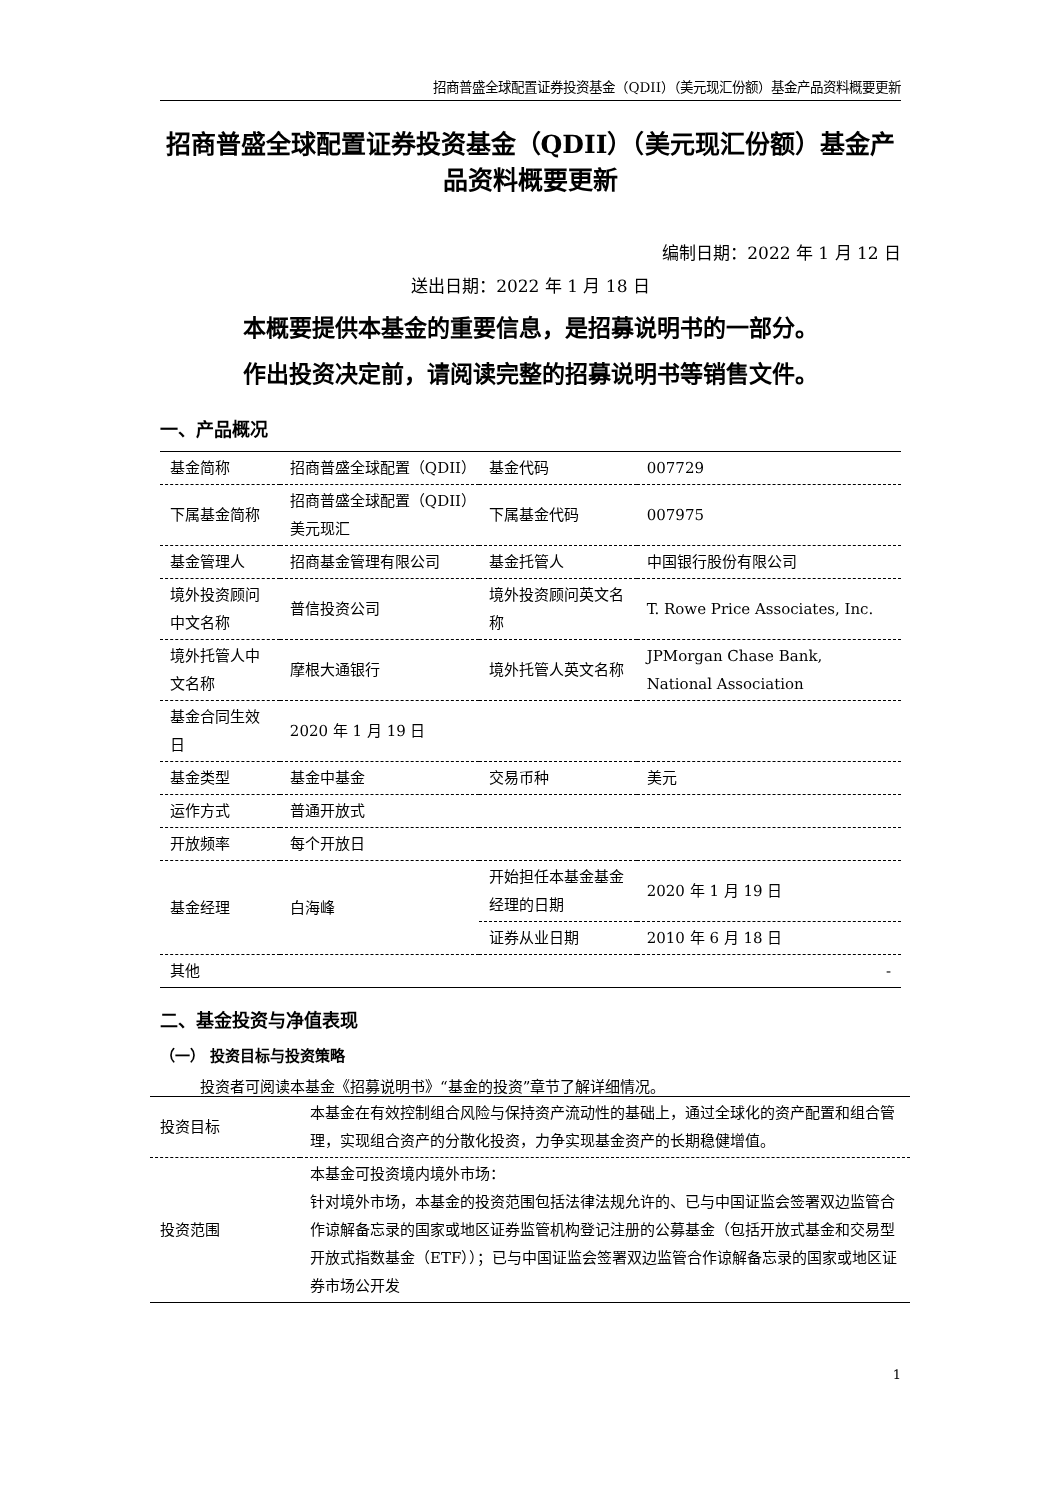招商普盛全球配置证券投资基金（QDII）（美元现汇份额）基金产品资料概要更新
招商普盛全球配置证券投资基金（QDII）（美元现汇份额）基金产品资料概要更新
编制日期：2022 年 1 月 12 日
送出日期：2022 年 1 月 18 日
本概要提供本基金的重要信息，是招募说明书的一部分。
作出投资决定前，请阅读完整的招募说明书等销售文件。
一、产品概况
| 基金简称 | 招商普盛全球配置（QDII） | 基金代码 | 007729 |
| 下属基金简称 | 招商普盛全球配置（QDII）美元现汇 | 下属基金代码 | 007975 |
| 基金管理人 | 招商基金管理有限公司 | 基金托管人 | 中国银行股份有限公司 |
| 境外投资顾问中文名称 | 普信投资公司 | 境外投资顾问英文名称 | T. Rowe Price Associates, Inc. |
| 境外托管人中文名称 | 摩根大通银行 | 境外托管人英文名称 | JPMorgan Chase Bank, National Association |
| 基金合同生效日 | 2020 年 1 月 19 日 | | |
| 基金类型 | 基金中基金 | 交易币种 | 美元 |
| 运作方式 | 普通开放式 | | |
| 开放频率 | 每个开放日 | | |
| 基金经理 | 白海峰 | 开始担任本基金基金经理的日期 | 2020 年 1 月 19 日 |
| | | 证券从业日期 | 2010 年 6 月 18 日 |
| 其他 | - | | |
二、基金投资与净值表现
（一） 投资目标与投资策略
投资者可阅读本基金《招募说明书》“基金的投资”章节了解详细情况。
| 投资目标 | 本基金在有效控制组合风险与保持资产流动性的基础上，通过全球化的资产配置和组合管理，实现组合资产的分散化投资，力争实现基金资产的长期稳健增值。 |
| 投资范围 | 本基金可投资境内境外市场： 针对境外市场，本基金的投资范围包括法律法规允许的、已与中国证监会签署双边监管合作谅解备忘录的国家或地区证券监管机构登记注册的公募基金（包括开放式基金和交易型开放式指数基金（ETF））；已与中国证监会签署双边监管合作谅解备忘录的国家或地区证券市场公开发 |
1